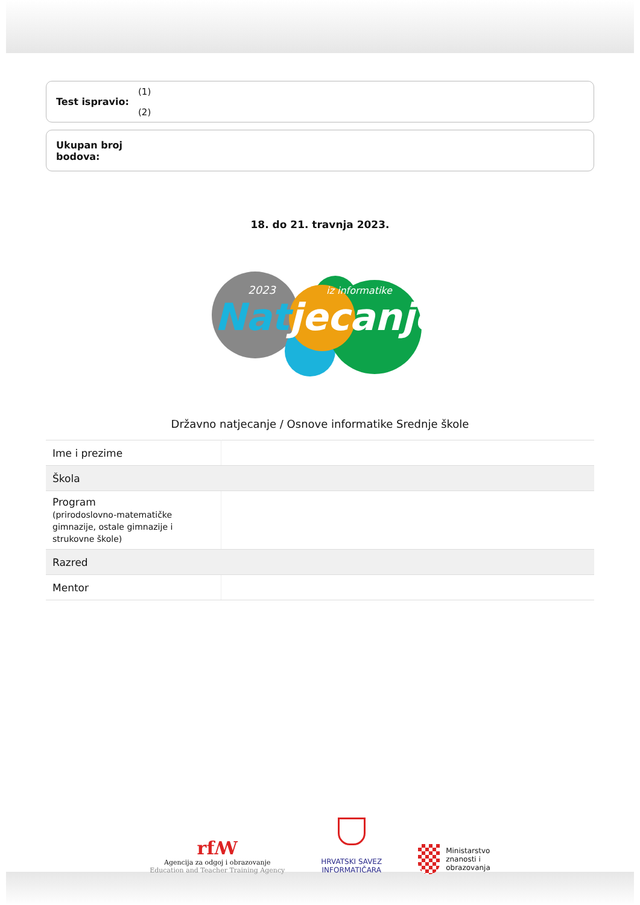Test ispravio:
(1)
(2)
Ukupan broj bodova:
18. do 21. travnja 2023.
2023
iz informatike
Natjecanje
Državno natjecanje / Osnove informatike Srednje škole
| Ime i prezime | |
| Škola | |
| Program (prirodoslovno-matematičke gimnazije, ostale gimnazije i strukovne škole) | |
| Razred | |
| Mentor | |
rfꟿ
Agencija za odgoj i obrazovanje
Education and Teacher Training Agency
HRVATSKI SAVEZ
INFORMATIČARA
Ministarstvo
znanosti i
obrazovanja